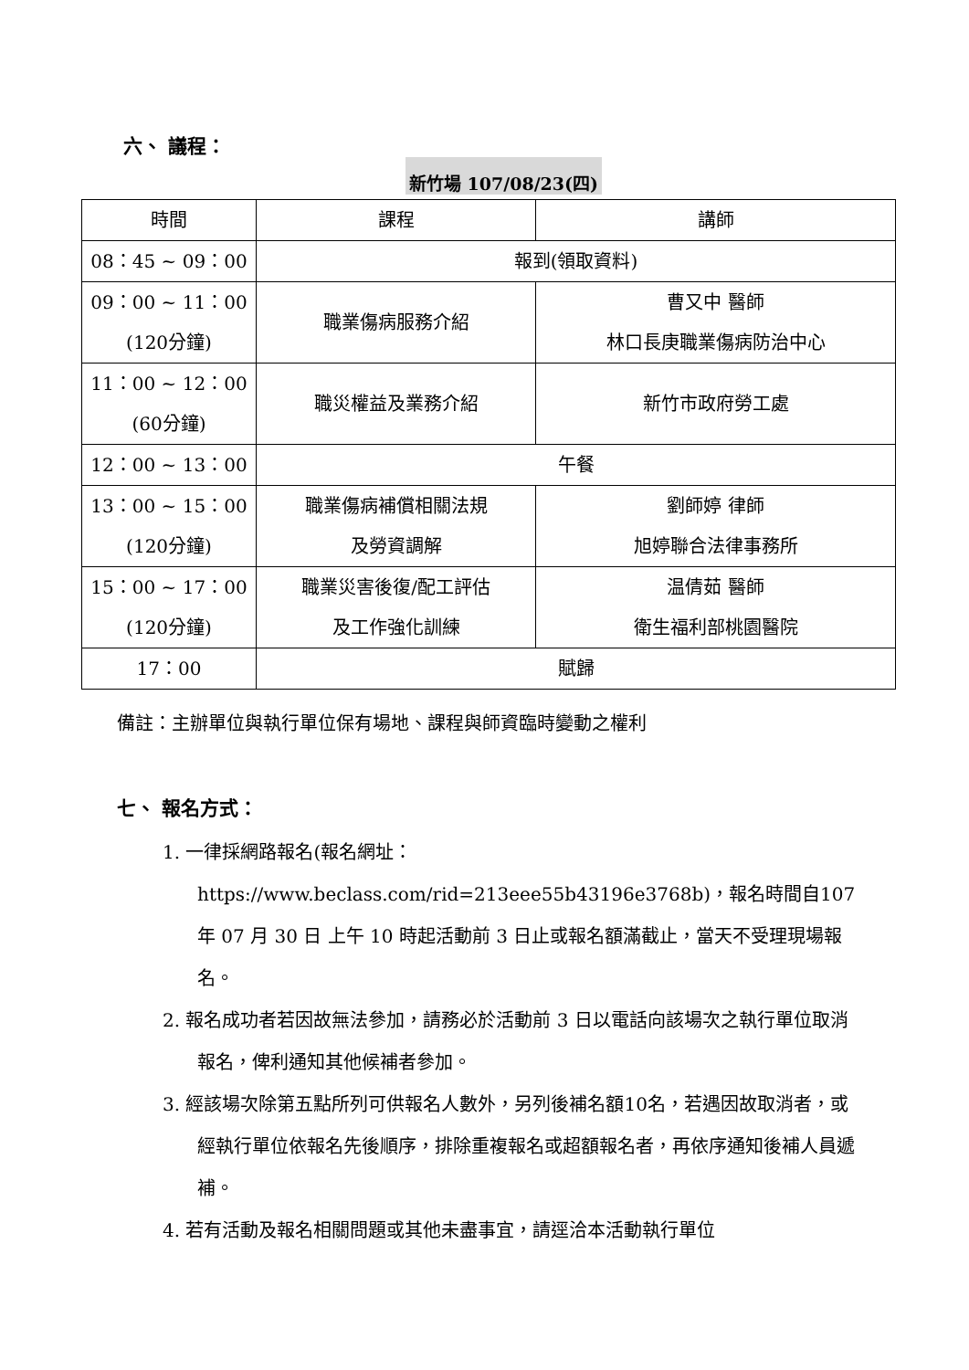六、 議程：
新竹場 107/08/23(四)
| 時間 | 課程 | 講師 |
| 08：45 ~ 09：00 | 報到(領取資料) | |
| 09：00 ~ 11：00 (120分鐘) | 職業傷病服務介紹 | 曹又中 醫師 林口長庚職業傷病防治中心 |
| 11：00 ~ 12：00 (60分鐘) | 職災權益及業務介紹 | 新竹市政府勞工處 |
| 12：00 ~ 13：00 | 午餐 | |
| 13：00 ~ 15：00 (120分鐘) | 職業傷病補償相關法規 及勞資調解 | 劉師婷 律師 旭婷聯合法律事務所 |
| 15：00 ~ 17：00 (120分鐘) | 職業災害後復/配工評估 及工作強化訓練 | 温倩茹 醫師 衛生福利部桃園醫院 |
| 17：00 | 賦歸 | |
備註：主辦單位與執行單位保有場地、課程與師資臨時變動之權利
七、 報名方式：
1. 一律採網路報名(報名網址：https://www.beclass.com/rid=213eee55b43196e3768b)，報名時間自107 年 07 月 30 日 上午 10 時起活動前 3 日止或報名額滿截止，當天不受理現場報名。
2. 報名成功者若因故無法參加，請務必於活動前 3 日以電話向該場次之執行單位取消報名，俾利通知其他候補者參加。
3. 經該場次除第五點所列可供報名人數外，另列後補名額10名，若遇因故取消者，或經執行單位依報名先後順序，排除重複報名或超額報名者，再依序通知後補人員遞補。
4. 若有活動及報名相關問題或其他未盡事宜，請逕洽本活動執行單位